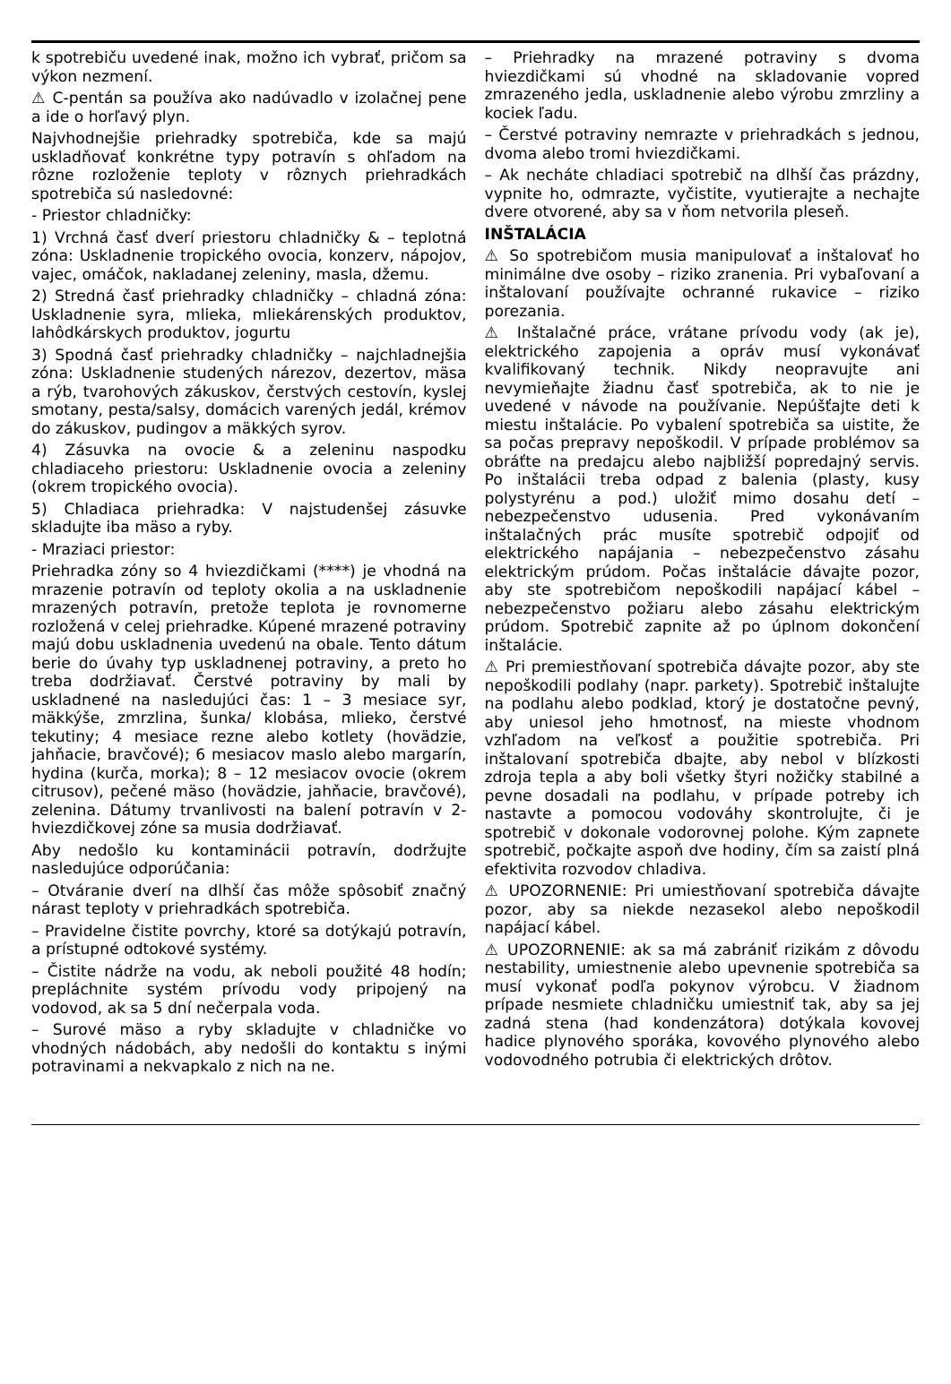k spotrebiču uvedené inak, možno ich vybrať, pričom sa výkon nezmení.
⚠ C-pentán sa používa ako nadúvadlo v izolačnej pene a ide o horľavý plyn.
Najvhodnejšie priehradky spotrebiča, kde sa majú uskladňovať konkrétne typy potravín s ohľadom na rôzne rozloženie teploty v rôznych priehradkách spotrebiča sú nasledovné:
- Priestor chladničky:
1) Vrchná časť dverí priestoru chladničky & – teplotná zóna: Uskladnenie tropického ovocia, konzerv, nápojov, vajec, omáčok, nakladanej zeleniny, masla, džemu.
2) Stredná časť priehradky chladničky – chladná zóna: Uskladnenie syra, mlieka, mliekárenských produktov, lahôdkárskych produktov, jogurtu
3) Spodná časť priehradky chladničky – najchladnejšia zóna: Uskladnenie studených nárezov, dezertov, mäsa a rýb, tvarohových zákuskov, čerstvých cestovín, kyslej smotany, pesta/salsy, domácich varených jedál, krémov do zákuskov, pudingov a mäkkých syrov.
4) Zásuvka na ovocie & a zeleninu naspodku chladiaceho priestoru: Uskladnenie ovocia a zeleniny (okrem tropického ovocia).
5) Chladiaca priehradka: V najstudenšej zásuvke skladujte iba mäso a ryby.
- Mraziaci priestor:
Priehradka zóny so 4 hviezdičkami (****) je vhodná na mrazenie potravín od teploty okolia a na uskladnenie mrazených potravín, pretože teplota je rovnomerne rozložená v celej priehradke. Kúpené mrazené potraviny majú dobu uskladnenia uvedenú na obale. Tento dátum berie do úvahy typ uskladnenej potraviny, a preto ho treba dodržiavať. Čerstvé potraviny by mali by uskladnené na nasledujúci čas: 1 – 3 mesiace syr, mäkkýše, zmrzlina, šunka/ klobása, mlieko, čerstvé tekutiny; 4 mesiace rezne alebo kotlety (hovädzie, jahňacie, bravčové); 6 mesiacov maslo alebo margarín, hydina (kurča, morka); 8 – 12 mesiacov ovocie (okrem citrusov), pečené mäso (hovädzie, jahňacie, bravčové), zelenina. Dátumy trvanlivosti na balení potravín v 2-hviezdičkovej zóne sa musia dodržiavať.
Aby nedošlo ku kontaminácii potravín, dodržujte nasledujúce odporúčania:
– Otváranie dverí na dlhší čas môže spôsobiť značný nárast teploty v priehradkách spotrebiča.
– Pravidelne čistite povrchy, ktoré sa dotýkajú potravín, a prístupné odtokové systémy.
– Čistite nádrže na vodu, ak neboli použité 48 hodín; prepláchnite systém prívodu vody pripojený na vodovod, ak sa 5 dní nečerpala voda.
– Surové mäso a ryby skladujte v chladničke vo vhodných nádobách, aby nedošli do kontaktu s inými potravinami a nekvapkalo z nich na ne.
– Priehradky na mrazené potraviny s dvoma hviezdičkami sú vhodné na skladovanie vopred zmrazeného jedla, uskladnenie alebo výrobu zmrzliny a kociek ľadu.
– Čerstvé potraviny nemrazte v priehradkách s jednou, dvoma alebo tromi hviezdičkami.
– Ak necháte chladiaci spotrebič na dlhší čas prázdny, vypnite ho, odmrazte, vyčistite, vyutierajte a nechajte dvere otvorené, aby sa v ňom netvorila pleseň.
INŠTALÁCIA
⚠ So spotrebičom musia manipulovať a inštalovať ho minimálne dve osoby – riziko zranenia. Pri vybaľovaní a inštalovaní používajte ochranné rukavice – riziko porezania.
⚠ Inštalačné práce, vrátane prívodu vody (ak je), elektrického zapojenia a opráv musí vykonávať kvalifikovaný technik. Nikdy neopravujte ani nevymieňajte žiadnu časť spotrebiča, ak to nie je uvedené v návode na používanie. Nepúšťajte deti k miestu inštalácie. Po vybalení spotrebiča sa uistite, že sa počas prepravy nepoškodil. V prípade problémov sa obráťte na predajcu alebo najbližší popredajný servis. Po inštalácii treba odpad z balenia (plasty, kusy polystyrénu a pod.) uložiť mimo dosahu detí – nebezpečenstvo udusenia. Pred vykonávaním inštalačných prác musíte spotrebič odpojiť od elektrického napájania – nebezpečenstvo zásahu elektrickým prúdom. Počas inštalácie dávajte pozor, aby ste spotrebičom nepoškodili napájací kábel – nebezpečenstvo požiaru alebo zásahu elektrickým prúdom. Spotrebič zapnite až po úplnom dokončení inštalácie.
⚠ Pri premiestňovaní spotrebiča dávajte pozor, aby ste nepoškodili podlahy (napr. parkety). Spotrebič inštalujte na podlahu alebo podklad, ktorý je dostatočne pevný, aby uniesol jeho hmotnosť, na mieste vhodnom vzhľadom na veľkosť a použitie spotrebiča. Pri inštalovaní spotrebiča dbajte, aby nebol v blízkosti zdroja tepla a aby boli všetky štyri nožičky stabilné a pevne dosadali na podlahu, v prípade potreby ich nastavte a pomocou vodováhy skontrolujte, či je spotrebič v dokonale vodorovnej polohe. Kým zapnete spotrebič, počkajte aspoň dve hodiny, čím sa zaistí plná efektivita rozvodov chladiva.
⚠ UPOZORNENIE: Pri umiestňovaní spotrebiča dávajte pozor, aby sa niekde nezasekol alebo nepoškodil napájací kábel.
⚠ UPOZORNENIE: ak sa má zabrániť rizikám z dôvodu nestability, umiestnenie alebo upevnenie spotrebiča sa musí vykonať podľa pokynov výrobcu. V žiadnom prípade nesmiete chladničku umiestniť tak, aby sa jej zadná stena (had kondenzátora) dotýkala kovovej hadice plynového sporáka, kovového plynového alebo vodovodného potrubia či elektrických drôtov.